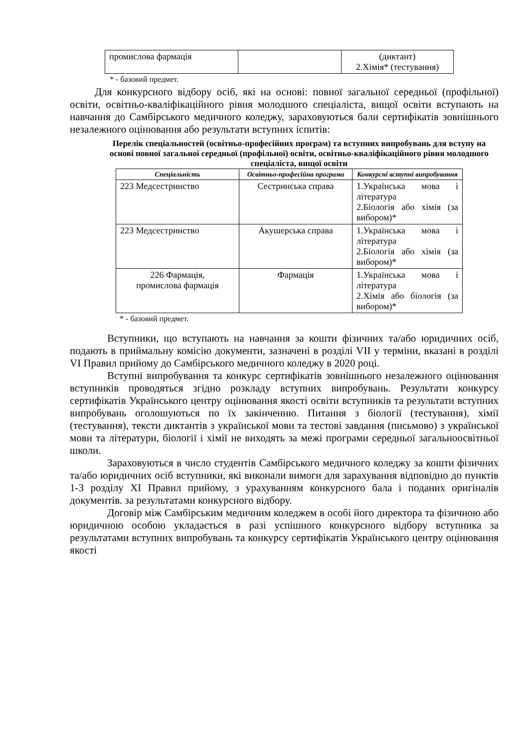| промислова фармація | | (диктант) 2.Хімія* (тестування) |
* - базовий предмет.
Для конкурсного відбору осіб, які на основі: повної загальної середньої (профільної) освіти, освітньо-кваліфікаційного рівня молодшого спеціаліста, вищої освіти вступають на навчання до Самбірського медичного коледжу, зараховуються бали сертифікатів зовнішнього незалежного оцінювання або результати вступних іспитів:
Перелік спеціальностей (освітньо-професійних програм) та вступних випробувань для вступу на основі повної загальної середньої (профільної) освіти, освітньо-кваліфікаційного рівня молодшого спеціаліста, вищої освіти
| Спеціальність | Освітньо-професійна програма | Конкурсні вступні випробування |
| --- | --- | --- |
| 223 Медсестринство | Сестринська справа | 1.Українська мова і література 2.Біологія або хімія (за вибором)* |
| 223 Медсестринство | Акушерська справа | 1.Українська мова і література 2.Біологія або хімія (за вибором)* |
| 226 Фармація, промислова фармація | Фармація | 1.Українська мова і література 2.Хімія або біологія (за вибором)* |
* - базовий предмет.
Вступники, що вступають на навчання за кошти фізичних та/або юридичних осіб, подають в приймальну комісію документи, зазначені в розділі VII у терміни, вказані в розділі VI Правил прийому до Самбірського медичного коледжу в 2020 році.
Вступні випробування та конкурс сертифікатів зовнішнього незалежного оцінювання вступників проводяться згідно розкладу вступних випробувань. Результати конкурсу сертифікатів Українського центру оцінювання якості освіти вступників та результати вступних випробувань оголошуються по їх закінченню. Питання з біології (тестування), хімії (тестування), тексти диктантів з української мови та тестові завдання (письмово) з української мови та літератури, біології і хімії не виходять за межі програми середньої загальноосвітньої школи.
Зараховуються в число студентів Самбірського медичного коледжу за кошти фізичних та/або юридичних осіб вступники, які виконали вимоги для зарахування відповідно до пунктів 1-3 розділу XI Правил прийому, з урахуванням конкурсного бала і поданих оригіналів документів. за результатами конкурсного відбору.
Договір між Самбірським медичним коледжем в особі його директора та фізичною або юридичною особою укладається в разі успішного конкурсного відбору вступника за результатами вступних випробувань та конкурсу сертифікатів Українського центру оцінювання якості